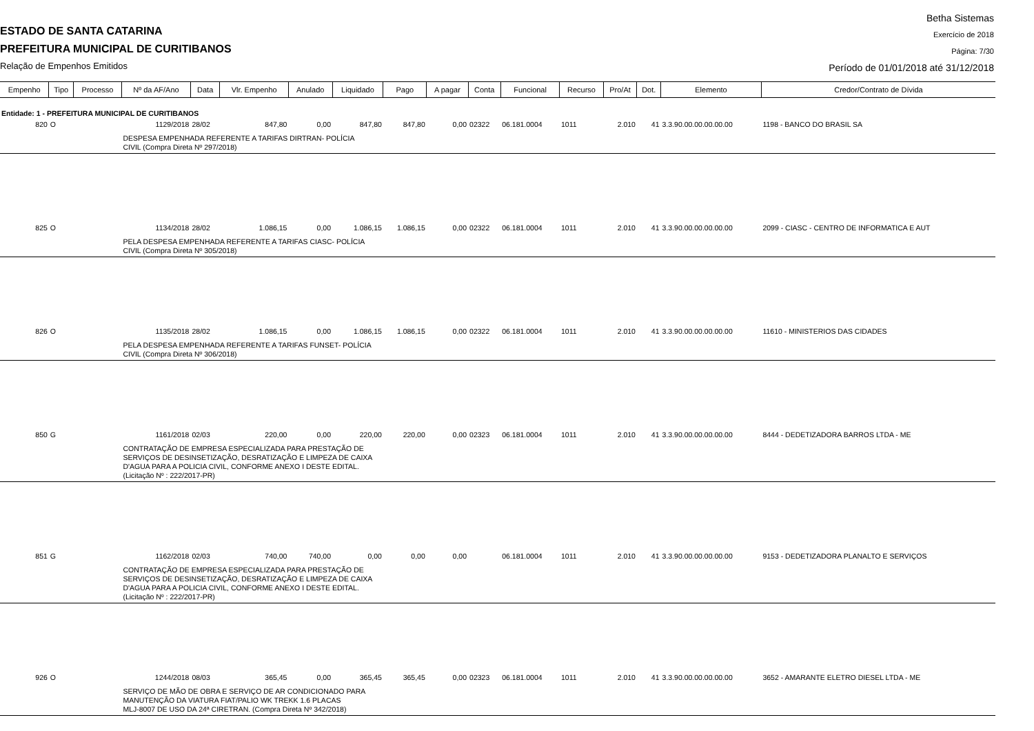ESTADO DE SANTA CATARINA
PREFEITURA MUNICIPAL DE CURITIBANOS
Relação de Empenhos Emitidos
Betha Sistemas
Exercício de 2018
Página: 7/30
Período de 01/01/2018 até 31/12/2018
| Empenho | Tipo | Processo | Nº da AF/Ano | Data | Vlr. Empenho | Anulado | Liquidado | Pago | A pagar | Conta | Funcional | Recurso | Pro/At | Dot. | Elemento | Credor/Contrato de Dívida |
| --- | --- | --- | --- | --- | --- | --- | --- | --- | --- | --- | --- | --- | --- | --- | --- | --- |
| Entidade: 1 - PREFEITURA MUNICIPAL DE CURITIBANOS | | | | | | | | | | | | | | | | |
| 820 | O | | 1129/2018 | 28/02 | 847,80 | 0,00 | 847,80 | 847,80 | 0,00 | 02322 | 06.181.0004 | 1011 | 2.010 | 41 | 3.3.90.00.00.00.00.00 | 1198 - BANCO DO BRASIL SA |
| | | | DESPESA EMPENHADA REFERENTE A TARIFAS DIRTRAN- POLÍCIA CIVIL (Compra Direta Nº 297/2018) | | | | | | | | | | | | | |
| 825 | O | | 1134/2018 | 28/02 | 1.086,15 | 0,00 | 1.086,15 | 1.086,15 | 0,00 | 02322 | 06.181.0004 | 1011 | 2.010 | 41 | 3.3.90.00.00.00.00.00 | 2099 - CIASC - CENTRO DE INFORMATICA E AUT |
| | | | PELA DESPESA EMPENHADA REFERENTE A TARIFAS CIASC- POLÍCIA CIVIL (Compra Direta Nº 305/2018) | | | | | | | | | | | | | |
| 826 | O | | 1135/2018 | 28/02 | 1.086,15 | 0,00 | 1.086,15 | 1.086,15 | 0,00 | 02322 | 06.181.0004 | 1011 | 2.010 | 41 | 3.3.90.00.00.00.00.00 | 11610 - MINISTERIOS DAS CIDADES |
| | | | PELA DESPESA EMPENHADA REFERENTE A TARIFAS FUNSET- POLÍCIA CIVIL (Compra Direta Nº 306/2018) | | | | | | | | | | | | | |
| 850 | G | | 1161/2018 | 02/03 | 220,00 | 0,00 | 220,00 | 220,00 | 0,00 | 02323 | 06.181.0004 | 1011 | 2.010 | 41 | 3.3.90.00.00.00.00.00 | 8444 - DEDETIZADORA BARROS LTDA - ME |
| | | | CONTRATAÇÃO DE EMPRESA ESPECIALIZADA PARA PRESTAÇÃO DE SERVIÇOS DE DESINSETIZAÇÃO, DESRATIZAÇÃO E LIMPEZA DE CAIXA D'AGUA PARA A POLICIA CIVIL, CONFORME ANEXO I DESTE EDITAL. (Licitação Nº : 222/2017-PR) | | | | | | | | | | | | | |
| 851 | G | | 1162/2018 | 02/03 | 740,00 | 740,00 | 0,00 | 0,00 | 0,00 | | 06.181.0004 | 1011 | 2.010 | 41 | 3.3.90.00.00.00.00.00 | 9153 - DEDETIZADORA PLANALTO E SERVIÇOS |
| | | | CONTRATAÇÃO DE EMPRESA ESPECIALIZADA PARA PRESTAÇÃO DE SERVIÇOS DE DESINSETIZAÇÃO, DESRATIZAÇÃO E LIMPEZA DE CAIXA D'AGUA PARA A POLICIA CIVIL, CONFORME ANEXO I DESTE EDITAL. (Licitação Nº : 222/2017-PR) | | | | | | | | | | | | | |
| 926 | O | | 1244/2018 | 08/03 | 365,45 | 0,00 | 365,45 | 365,45 | 0,00 | 02323 | 06.181.0004 | 1011 | 2.010 | 41 | 3.3.90.00.00.00.00.00 | 3652 - AMARANTE ELETRO DIESEL LTDA - ME |
| | | | SERVIÇO DE MÃO DE OBRA E SERVIÇO DE AR CONDICIONADO PARA MANUTENÇÃO DA VIATURA FIAT/PALIO WK TREKK 1.6 PLACAS MLJ-8007 DE USO DA 24ª CIRETRAN. (Compra Direta Nº 342/2018) | | | | | | | | | | | | | |